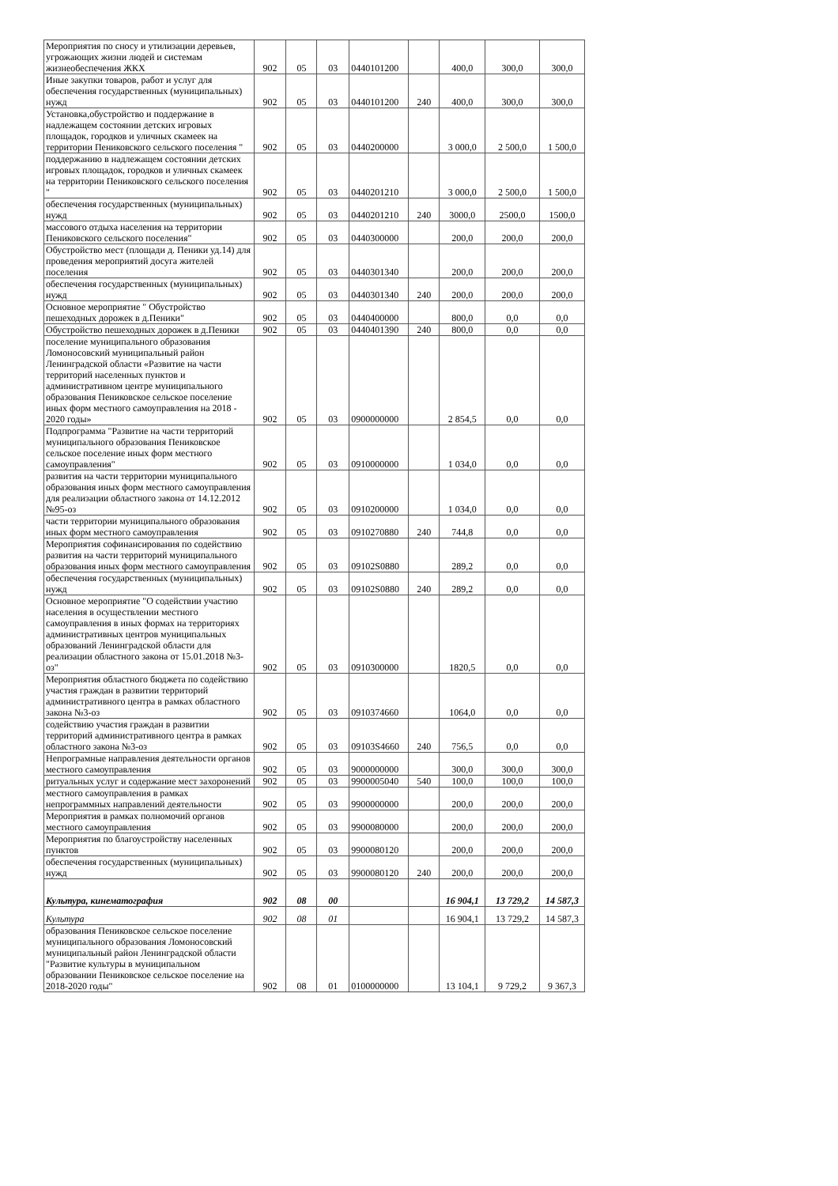| Мероприятия по сносу и утилизации деревьев, угрожающих жизни людей и системам жизнеобеспечения ЖКХ | 902 | 05 | 03 | 0440101200 | | 400,0 | 300,0 | 300,0 |
| Иные закупки товаров, работ и услуг для обеспечения государственных (муниципальных) нужд | 902 | 05 | 03 | 0440101200 | 240 | 400,0 | 300,0 | 300,0 |
| Установка,обустройство и поддержание в надлежащем состоянии детских игровых площадок, городков и уличных скамеек на территории Пениковского сельского поселения " | 902 | 05 | 03 | 0440200000 | | 3 000,0 | 2 500,0 | 1 500,0 |
| поддержанию в надлежащем состоянии детских игровых площадок, городков и уличных скамеек на территории Пениковского сельского поселения " | 902 | 05 | 03 | 0440201210 | | 3 000,0 | 2 500,0 | 1 500,0 |
| обеспечения государственных (муниципальных) нужд | 902 | 05 | 03 | 0440201210 | 240 | 3000,0 | 2500,0 | 1500,0 |
| массового отдыха населения на территории Пениковского сельского поселения" | 902 | 05 | 03 | 0440300000 | | 200,0 | 200,0 | 200,0 |
| Обустройство мест (площади д. Пеники уд.14) для проведения мероприятий досуга жителей поселения | 902 | 05 | 03 | 0440301340 | | 200,0 | 200,0 | 200,0 |
| обеспечения государственных (муниципальных) нужд | 902 | 05 | 03 | 0440301340 | 240 | 200,0 | 200,0 | 200,0 |
| Основное мероприятие " Обустройство пешеходных дорожек в д.Пеники" | 902 | 05 | 03 | 0440400000 | | 800,0 | 0,0 | 0,0 |
| Обустройство пешеходных дорожек в д.Пеники | 902 | 05 | 03 | 0440401390 | 240 | 800,0 | 0,0 | 0,0 |
| поселение муниципального образования Ломоносовский муниципальный район Ленинградской области «Развитие на части территорий населенных пунктов и административном центре муниципального образования Пениковское сельское поселение иных форм местного самоуправления на 2018 - 2020 годы» | 902 | 05 | 03 | 0900000000 | | 2 854,5 | 0,0 | 0,0 |
| Подпрограмма "Развитие на части территорий муниципального образования Пениковское сельское поселение иных форм местного самоуправления" | 902 | 05 | 03 | 0910000000 | | 1 034,0 | 0,0 | 0,0 |
| развития на части территории муниципального образования иных форм местного самоуправления для реализации областного закона от 14.12.2012 №95-оз | 902 | 05 | 03 | 0910200000 | | 1 034,0 | 0,0 | 0,0 |
| части территории муниципального образования иных форм местного самоуправления | 902 | 05 | 03 | 0910270880 | 240 | 744,8 | 0,0 | 0,0 |
| Мероприятия софинансирования по содействию развития на части территорий муниципального образования иных форм местного самоуправления | 902 | 05 | 03 | 09102S0880 | | 289,2 | 0,0 | 0,0 |
| обеспечения государственных (муниципальных) нужд | 902 | 05 | 03 | 09102S0880 | 240 | 289,2 | 0,0 | 0,0 |
| Основное мероприятие "О содействии участию населения в осуществлении местного самоуправления в иных формах на территориях административных центров муниципальных образований Ленинградской области для реализации областного закона от 15.01.2018 №3-оз" | 902 | 05 | 03 | 0910300000 | | 1820,5 | 0,0 | 0,0 |
| Мероприятия областного бюджета по содействию участия граждан в развитии территорий административного центра в рамках областного закона №3-оз | 902 | 05 | 03 | 0910374660 | | 1064,0 | 0,0 | 0,0 |
| содействию участия граждан в развитии территорий административного центра в рамках областного закона №3-оз | 902 | 05 | 03 | 09103S4660 | 240 | 756,5 | 0,0 | 0,0 |
| Непрограмные направления деятельности органов местного самоуправления | 902 | 05 | 03 | 9000000000 | | 300,0 | 300,0 | 300,0 |
| ритуальных услуг и содержание мест захоронений | 902 | 05 | 03 | 9900005040 | 540 | 100,0 | 100,0 | 100,0 |
| местного самоуправления в рамках непрограммных направлений деятельности | 902 | 05 | 03 | 9900000000 | | 200,0 | 200,0 | 200,0 |
| Мероприятия в рамках полномочий органов местного самоуправления | 902 | 05 | 03 | 9900080000 | | 200,0 | 200,0 | 200,0 |
| Мероприятия по благоустройству населенных пунктов | 902 | 05 | 03 | 9900080120 | | 200,0 | 200,0 | 200,0 |
| обеспечения государственных (муниципальных) нужд | 902 | 05 | 03 | 9900080120 | 240 | 200,0 | 200,0 | 200,0 |
| Культура, кинематография | 902 | 08 | 00 | | | 16 904,1 | 13 729,2 | 14 587,3 |
| Культура | 902 | 08 | 01 | | | 16 904,1 | 13 729,2 | 14 587,3 |
| образования Пениковское сельское поселение муниципального образования Ломоносовский муниципальный район Ленинградской области "Развитие культуры в муниципальном образовании Пениковское сельское поселение на 2018-2020 годы" | 902 | 08 | 01 | 0100000000 | | 13 104,1 | 9 729,2 | 9 367,3 |